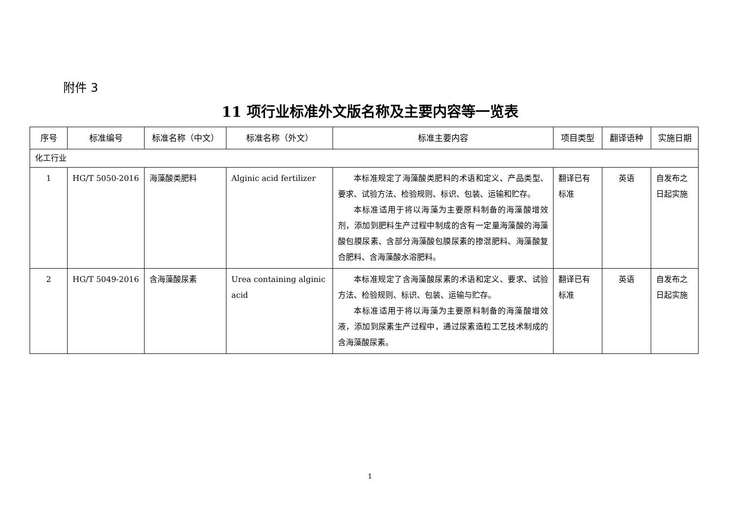附件 3
11 项行业标准外文版名称及主要内容等一览表
| 序号 | 标准编号 | 标准名称（中文） | 标准名称（外文） | 标准主要内容 | 项目类型 | 翻译语种 | 实施日期 |
| --- | --- | --- | --- | --- | --- | --- | --- |
| 化工行业 | | | | | | | |
| 1 | HG/T 5050-2016 | 海藻酸类肥料 | Alginic acid fertilizer | 本标准规定了海藻酸类肥料的术语和定义、产品类型、要求、试验方法、检验规则、标识、包装、运输和贮存。 本标准适用于将以海藻为主要原料制备的海藻酸增效剂，添加到肥料生产过程中制成的含有一定量海藻酸的海藻酸包膜尿素、含部分海藻酸包膜尿素的掺混肥料、海藻酸复合肥料、含海藻酸水溶肥料。 | 翻译已有标准 | 英语 | 自发布之日起实施 |
| 2 | HG/T 5049-2016 | 含海藻酸尿素 | Urea containing alginic acid | 本标准规定了含海藻酸尿素的术语和定义、要求、试验方法、检验规则、标识、包装、运输与贮存。 本标准适用于将以海藻为主要原料制备的海藻酸增效液，添加到尿素生产过程中，通过尿素造粒工艺技术制成的含海藻酸尿素。 | 翻译已有标准 | 英语 | 自发布之日起实施 |
1